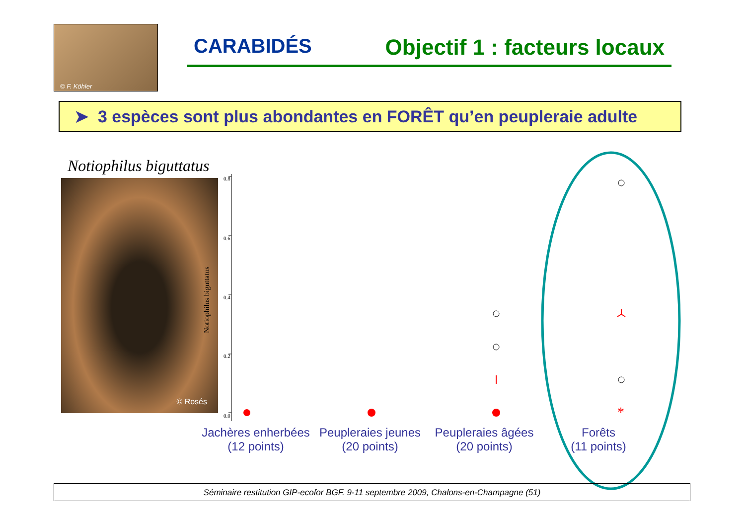© F. Köhler
CARABIDÉS Objectif 1 : facteurs locaux
➤ 3 espèces sont plus abondantes en FORÊT qu’en peupleraie adulte
Notiophilus biguttatus
© Rosés
Notiophilus biguttatus
0.0
0.2
0.4
0.6
0.8
*
Jachères enherbées
(12 points)
Peupleraies jeunes
(20 points)
Peupleraies âgées
(20 points)
Forêts
(11 points)
Séminaire restitution GIP-ecofor BGF. 9-11 septembre 2009, Chalons-en-Champagne (51)